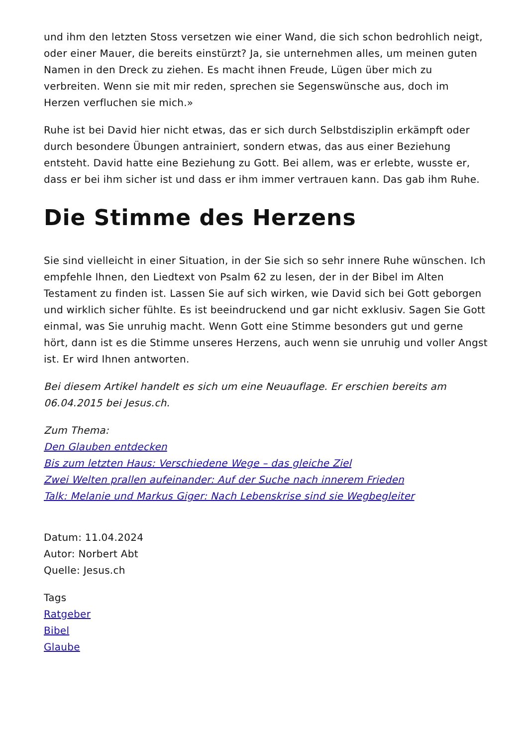und ihm den letzten Stoss versetzen wie einer Wand, die sich schon bedrohlich neigt, oder einer Mauer, die bereits einstürzt? Ja, sie unternehmen alles, um meinen guten Namen in den Dreck zu ziehen. Es macht ihnen Freude, Lügen über mich zu verbreiten. Wenn sie mit mir reden, sprechen sie Segenswünsche aus, doch im Herzen verfluchen sie mich.»
Ruhe ist bei David hier nicht etwas, das er sich durch Selbstdisziplin erkämpft oder durch besondere Übungen antrainiert, sondern etwas, das aus einer Beziehung entsteht. David hatte eine Beziehung zu Gott. Bei allem, was er erlebte, wusste er, dass er bei ihm sicher ist und dass er ihm immer vertrauen kann. Das gab ihm Ruhe.
Die Stimme des Herzens
Sie sind vielleicht in einer Situation, in der Sie sich so sehr innere Ruhe wünschen. Ich empfehle Ihnen, den Liedtext von Psalm 62 zu lesen, der in der Bibel im Alten Testament zu finden ist. Lassen Sie auf sich wirken, wie David sich bei Gott geborgen und wirklich sicher fühlte. Es ist beeindruckend und gar nicht exklusiv. Sagen Sie Gott einmal, was Sie unruhig macht. Wenn Gott eine Stimme besonders gut und gerne hört, dann ist es die Stimme unseres Herzens, auch wenn sie unruhig und voller Angst ist. Er wird Ihnen antworten.
Bei diesem Artikel handelt es sich um eine Neuauflage. Er erschien bereits am 06.04.2015 bei Jesus.ch.
Zum Thema:
Den Glauben entdecken
Bis zum letzten Haus: Verschiedene Wege – das gleiche Ziel
Zwei Welten prallen aufeinander: Auf der Suche nach innerem Frieden
Talk: Melanie und Markus Giger: Nach Lebenskrise sind sie Wegbegleiter
Datum: 11.04.2024
Autor: Norbert Abt
Quelle: Jesus.ch
Tags
Ratgeber
Bibel
Glaube